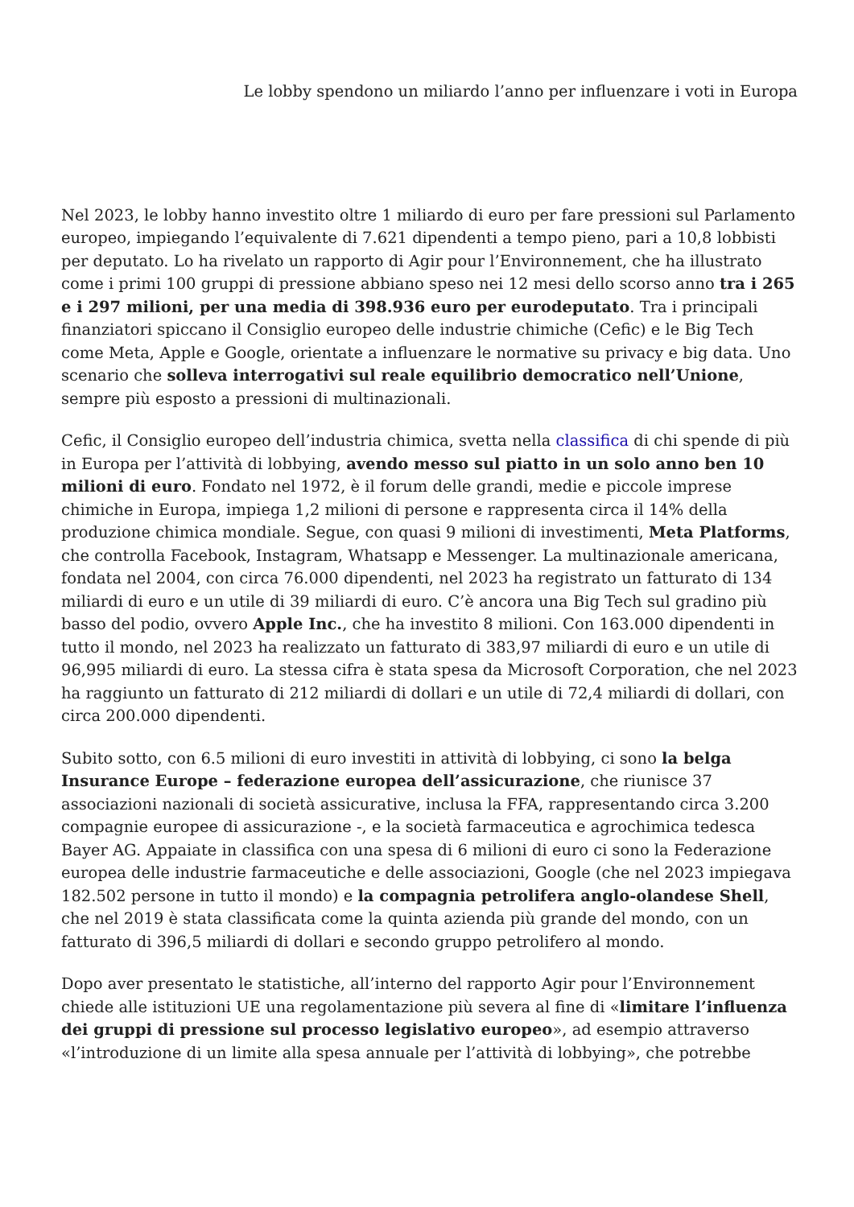Le lobby spendono un miliardo l’anno per influenzare i voti in Europa
Nel 2023, le lobby hanno investito oltre 1 miliardo di euro per fare pressioni sul Parlamento europeo, impiegando l’equivalente di 7.621 dipendenti a tempo pieno, pari a 10,8 lobbisti per deputato. Lo ha rivelato un rapporto di Agir pour l’Environnement, che ha illustrato come i primi 100 gruppi di pressione abbiano speso nei 12 mesi dello scorso anno tra i 265 e i 297 milioni, per una media di 398.936 euro per eurodeputato. Tra i principali finanziatori spiccano il Consiglio europeo delle industrie chimiche (Cefic) e le Big Tech come Meta, Apple e Google, orientate a influenzare le normative su privacy e big data. Uno scenario che solleva interrogativi sul reale equilibrio democratico nell’Unione, sempre più esposto a pressioni di multinazionali.
Cefic, il Consiglio europeo dell’industria chimica, svetta nella classifica di chi spende di più in Europa per l’attività di lobbying, avendo messo sul piatto in un solo anno ben 10 milioni di euro. Fondato nel 1972, è il forum delle grandi, medie e piccole imprese chimiche in Europa, impiega 1,2 milioni di persone e rappresenta circa il 14% della produzione chimica mondiale. Segue, con quasi 9 milioni di investimenti, Meta Platforms, che controlla Facebook, Instagram, Whatsapp e Messenger. La multinazionale americana, fondata nel 2004, con circa 76.000 dipendenti, nel 2023 ha registrato un fatturato di 134 miliardi di euro e un utile di 39 miliardi di euro. C’è ancora una Big Tech sul gradino più basso del podio, ovvero Apple Inc., che ha investito 8 milioni. Con 163.000 dipendenti in tutto il mondo, nel 2023 ha realizzato un fatturato di 383,97 miliardi di euro e un utile di 96,995 miliardi di euro. La stessa cifra è stata spesa da Microsoft Corporation, che nel 2023 ha raggiunto un fatturato di 212 miliardi di dollari e un utile di 72,4 miliardi di dollari, con circa 200.000 dipendenti.
Subito sotto, con 6.5 milioni di euro investiti in attività di lobbying, ci sono la belga Insurance Europe – federazione europea dell’assicurazione, che riunisce 37 associazioni nazionali di società assicurative, inclusa la FFA, rappresentando circa 3.200 compagnie europee di assicurazione -, e la società farmaceutica e agrochimica tedesca Bayer AG. Appaiate in classifica con una spesa di 6 milioni di euro ci sono la Federazione europea delle industrie farmaceutiche e delle associazioni, Google (che nel 2023 impiegava 182.502 persone in tutto il mondo) e la compagnia petrolifera anglo-olandese Shell, che nel 2019 è stata classificata come la quinta azienda più grande del mondo, con un fatturato di 396,5 miliardi di dollari e secondo gruppo petrolifero al mondo.
Dopo aver presentato le statistiche, all’interno del rapporto Agir pour l’Environnement chiede alle istituzioni UE una regolamentazione più severa al fine di «limitare l’influenza dei gruppi di pressione sul processo legislativo europeo», ad esempio attraverso «l’introduzione di un limite alla spesa annuale per l’attività di lobbying», che potrebbe